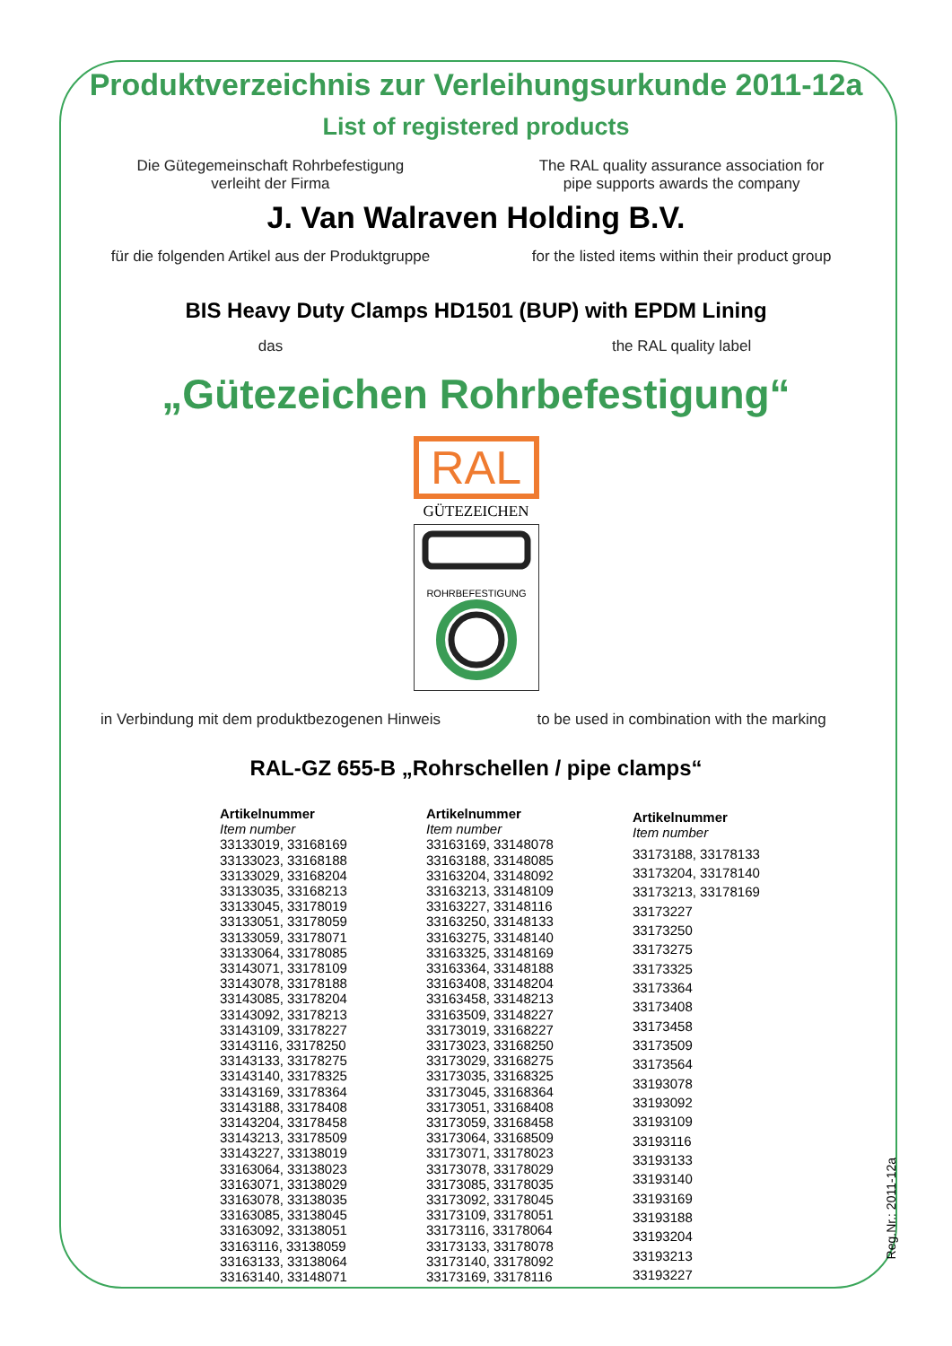Produktverzeichnis zur Verleihungsurkunde 2011-12a
List of registered products
Die Gütegemeinschaft Rohrbefestigung
verleiht der Firma
The RAL quality assurance association for
pipe supports awards the company
J. Van Walraven Holding B.V.
für die folgenden Artikel aus der Produktgruppe
for the listed items within their product group
BIS Heavy Duty Clamps HD1501 (BUP) with EPDM Lining
das the RAL quality label
„Gütezeichen Rohrbefestigung“
RAL
GÜTEZEICHEN
ROHRBEFESTIGUNG
in Verbindung mit dem produktbezogenen Hinweis
to be used in combination with the marking
RAL-GZ 655-B „Rohrschellen / pipe clamps“
| Artikelnummer Item number |
| --- |
| 33133019, 33168169 |
| 33133023, 33168188 |
| 33133029, 33168204 |
| 33133035, 33168213 |
| 33133045, 33178019 |
| 33133051, 33178059 |
| 33133059, 33178071 |
| 33133064, 33178085 |
| 33143071, 33178109 |
| 33143078, 33178188 |
| 33143085, 33178204 |
| 33143092, 33178213 |
| 33143109, 33178227 |
| 33143116, 33178250 |
| 33143133, 33178275 |
| 33143140, 33178325 |
| 33143169, 33178364 |
| 33143188, 33178408 |
| 33143204, 33178458 |
| 33143213, 33178509 |
| 33143227, 33138019 |
| 33163064, 33138023 |
| 33163071, 33138029 |
| 33163078, 33138035 |
| 33163085, 33138045 |
| 33163092, 33138051 |
| 33163116, 33138059 |
| 33163133, 33138064 |
| 33163140, 33148071 |
| Artikelnummer Item number |
| --- |
| 33163169, 33148078 |
| 33163188, 33148085 |
| 33163204, 33148092 |
| 33163213, 33148109 |
| 33163227, 33148116 |
| 33163250, 33148133 |
| 33163275, 33148140 |
| 33163325, 33148169 |
| 33163364, 33148188 |
| 33163408, 33148204 |
| 33163458, 33148213 |
| 33163509, 33148227 |
| 33173019, 33168227 |
| 33173023, 33168250 |
| 33173029, 33168275 |
| 33173035, 33168325 |
| 33173045, 33168364 |
| 33173051, 33168408 |
| 33173059, 33168458 |
| 33173064, 33168509 |
| 33173071, 33178023 |
| 33173078, 33178029 |
| 33173085, 33178035 |
| 33173092, 33178045 |
| 33173109, 33178051 |
| 33173116, 33178064 |
| 33173133, 33178078 |
| 33173140, 33178092 |
| 33173169, 33178116 |
| Artikelnummer Item number |
| --- |
| 33173188, 33178133 |
| 33173204, 33178140 |
| 33173213, 33178169 |
| 33173227 |
| 33173250 |
| 33173275 |
| 33173325 |
| 33173364 |
| 33173408 |
| 33173458 |
| 33173509 |
| 33173564 |
| 33193078 |
| 33193092 |
| 33193109 |
| 33193116 |
| 33193133 |
| 33193140 |
| 33193169 |
| 33193188 |
| 33193204 |
| 33193213 |
| 33193227 |
Reg.Nr.: 2011-12a